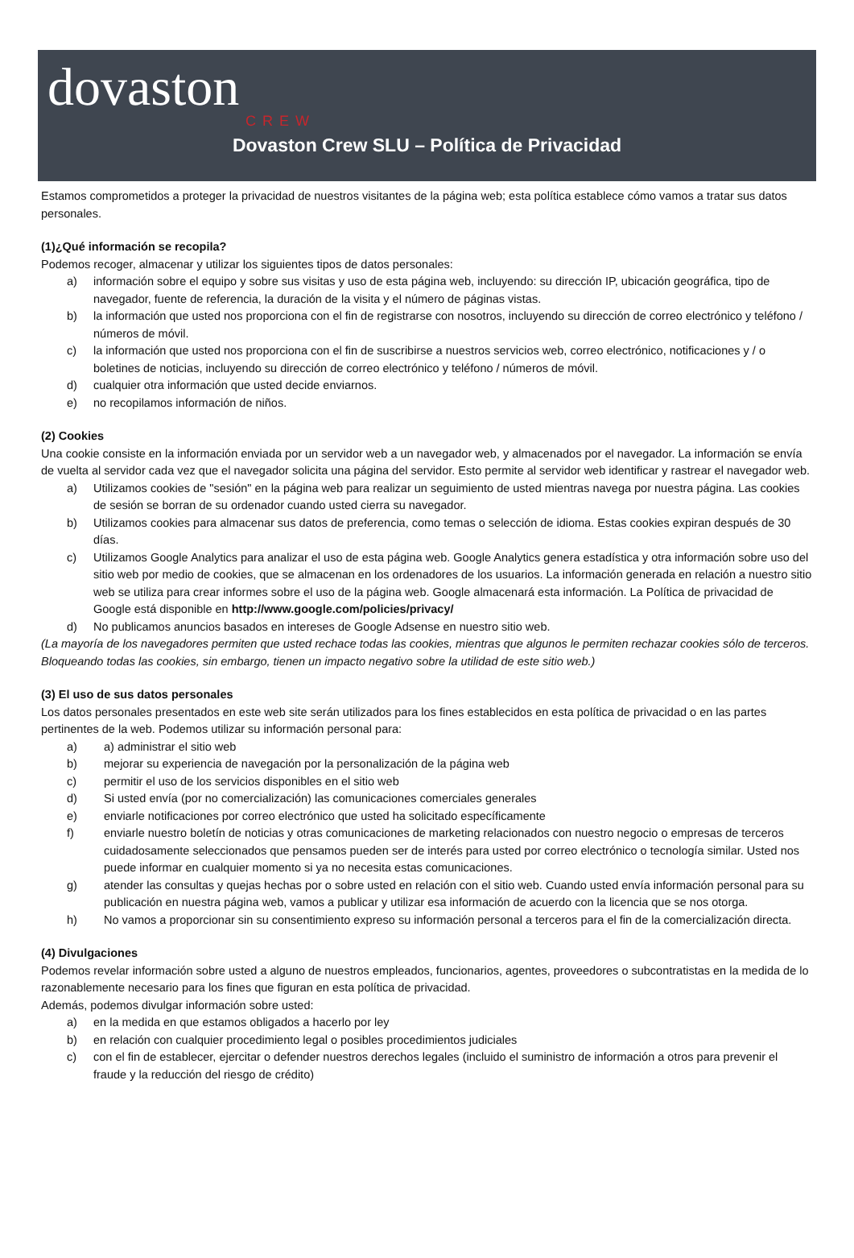dovaston
CREW
Dovaston Crew SLU – Política de Privacidad
Estamos comprometidos a proteger la privacidad de nuestros visitantes de la página web; esta política establece cómo vamos a tratar sus datos personales.
(1)¿Qué información se recopila?
Podemos recoger, almacenar y utilizar los siguientes tipos de datos personales:
a) información sobre el equipo y sobre sus visitas y uso de esta página web, incluyendo: su dirección IP, ubicación geográfica, tipo de navegador, fuente de referencia, la duración de la visita y el número de páginas vistas.
b) la información que usted nos proporciona con el fin de registrarse con nosotros, incluyendo su dirección de correo electrónico y teléfono / números de móvil.
c) la información que usted nos proporciona con el fin de suscribirse a nuestros servicios web, correo electrónico, notificaciones y / o boletines de noticias, incluyendo su dirección de correo electrónico y teléfono / números de móvil.
d) cualquier otra información que usted decide enviarnos.
e) no recopilamos información de niños.
(2) Cookies
Una cookie consiste en la información enviada por un servidor web a un navegador web, y almacenados por el navegador. La información se envía de vuelta al servidor cada vez que el navegador solicita una página del servidor. Esto permite al servidor web identificar y rastrear el navegador web.
a) Utilizamos cookies de "sesión" en la página web para realizar un seguimiento de usted mientras navega por nuestra página. Las cookies de sesión se borran de su ordenador cuando usted cierra su navegador.
b) Utilizamos cookies para almacenar sus datos de preferencia, como temas o selección de idioma. Estas cookies expiran después de 30 días.
c) Utilizamos Google Analytics para analizar el uso de esta página web. Google Analytics genera estadística y otra información sobre uso del sitio web por medio de cookies, que se almacenan en los ordenadores de los usuarios. La información generada en relación a nuestro sitio web se utiliza para crear informes sobre el uso de la página web. Google almacenará esta información. La Política de privacidad de Google está disponible en http://www.google.com/policies/privacy/
d) No publicamos anuncios basados en intereses de Google Adsense en nuestro sitio web.
(La mayoría de los navegadores permiten que usted rechace todas las cookies, mientras que algunos le permiten rechazar cookies sólo de terceros. Bloqueando todas las cookies, sin embargo, tienen un impacto negativo sobre la utilidad de este sitio web.)
(3) El uso de sus datos personales
Los datos personales presentados en este web site serán utilizados para los fines establecidos en esta política de privacidad o en las partes pertinentes de la web. Podemos utilizar su información personal para:
a) a) administrar el sitio web
b) mejorar su experiencia de navegación por la personalización de la página web
c) permitir el uso de los servicios disponibles en el sitio web
d) Si usted envía (por no comercialización) las comunicaciones comerciales generales
e) enviarle notificaciones por correo electrónico que usted ha solicitado específicamente
f) enviarle nuestro boletín de noticias y otras comunicaciones de marketing relacionados con nuestro negocio o empresas de terceros cuidadosamente seleccionados que pensamos pueden ser de interés para usted por correo electrónico o tecnología similar. Usted nos puede informar en cualquier momento si ya no necesita estas comunicaciones.
g) atender las consultas y quejas hechas por o sobre usted en relación con el sitio web. Cuando usted envía información personal para su publicación en nuestra página web, vamos a publicar y utilizar esa información de acuerdo con la licencia que se nos otorga.
h) No vamos a proporcionar sin su consentimiento expreso su información personal a terceros para el fin de la comercialización directa.
(4) Divulgaciones
Podemos revelar información sobre usted a alguno de nuestros empleados, funcionarios, agentes, proveedores o subcontratistas en la medida de lo razonablemente necesario para los fines que figuran en esta política de privacidad.
Además, podemos divulgar información sobre usted:
a) en la medida en que estamos obligados a hacerlo por ley
b) en relación con cualquier procedimiento legal o posibles procedimientos judiciales
c) con el fin de establecer, ejercitar o defender nuestros derechos legales (incluido el suministro de información a otros para prevenir el fraude y la reducción del riesgo de crédito)